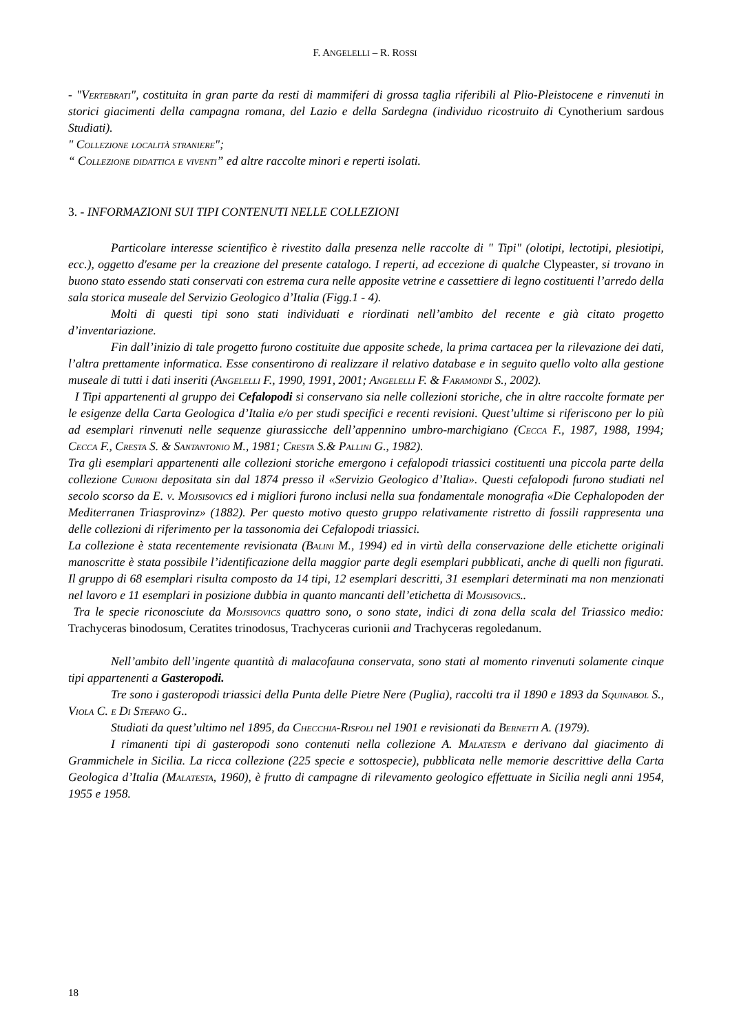F. ANGELELLI – R. ROSSI
- "Vertebrati", costituita in gran parte da resti di mammiferi di grossa taglia riferibili al Plio-Pleistocene e rinvenuti in storici giacimenti della campagna romana, del Lazio e della Sardegna (individuo ricostruito di Cynotherium sardous Studiati).
" Collezione località straniere";
“ Collezione didattica e viventi” ed altre raccolte minori e reperti isolati.
3. - INFORMAZIONI SUI TIPI CONTENUTI NELLE COLLEZIONI
Particolare interesse scientifico è rivestito dalla presenza nelle raccolte di " Tipi" (olotipi, lectotipi, plesiotipi, ecc.), oggetto d'esame per la creazione del presente catalogo. I reperti, ad eccezione di qualche Clypeaster, si trovano in buono stato essendo stati conservati con estrema cura nelle apposite vetrine e cassettiere di legno costituenti l’arredo della sala storica museale del Servizio Geologico d’Italia (Figg.1 - 4).
Molti di questi tipi sono stati individuati e riordinati nell’ambito del recente e già citato progetto d’inventariazione.
Fin dall’inizio di tale progetto furono costituite due apposite schede, la prima cartacea per la rilevazione dei dati, l’altra prettamente informatica. Esse consentirono di realizzare il relativo database e in seguito quello volto alla gestione museale di tutti i dati inseriti (Angelelli F., 1990, 1991, 2001; Angelelli F. & Faramondi S., 2002).
I Tipi appartenenti al gruppo dei Cefalopodi si conservano sia nelle collezioni storiche, che in altre raccolte formate per le esigenze della Carta Geologica d’Italia e/o per studi specifici e recenti revisioni. Quest’ultime si riferiscono per lo più ad esemplari rinvenuti nelle sequenze giurassicche dell’appennino umbro-marchigiano (Cecca F., 1987, 1988, 1994; Cecca F., Cresta S. & Santantonio M., 1981; Cresta S.& Pallini G., 1982).
Tra gli esemplari appartenenti alle collezioni storiche emergono i cefalopodi triassici costituenti una piccola parte della collezione Curioni depositata sin dal 1874 presso il «Servizio Geologico d’Italia». Questi cefalopodi furono studiati nel secolo scorso da E. v. Mojsisovics ed i migliori furono inclusi nella sua fondamentale monografia «Die Cephalopoden der Mediterranen Triasprovinz» (1882). Per questo motivo questo gruppo relativamente ristretto di fossili rappresenta una delle collezioni di riferimento per la tassonomia dei Cefalopodi triassici.
La collezione è stata recentemente revisionata (Balini M., 1994) ed in virtù della conservazione delle etichette originali manoscritte è stata possibile l’identificazione della maggior parte degli esemplari pubblicati, anche di quelli non figurati. Il gruppo di 68 esemplari risulta composto da 14 tipi, 12 esemplari descritti, 31 esemplari determinati ma non menzionati nel lavoro e 11 esemplari in posizione dubbia in quanto mancanti dell’etichetta di Mojsisovics..
Tra le specie riconosciute da Mojsisovics quattro sono, o sono state, indici di zona della scala del Triassico medio: Trachyceras binodosum, Ceratites trinodosus, Trachyceras curionii and Trachyceras regoledanum.
Nell’ambito dell’ingente quantità di malacofauna conservata, sono stati al momento rinvenuti solamente cinque tipi appartenenti a Gasteropodi.
Tre sono i gasteropodi triassici della Punta delle Pietre Nere (Puglia), raccolti tra il 1890 e 1893 da Squinabol S., Viola C. e Di Stefano G..
Studiati da quest’ultimo nel 1895, da Checchia-Rispoli nel 1901 e revisionati da Bernetti A. (1979).
I rimanenti tipi di gasteropodi sono contenuti nella collezione A. Malatesta e derivano dal giacimento di Grammichele in Sicilia. La ricca collezione (225 specie e sottospecie), pubblicata nelle memorie descrittive della Carta Geologica d’Italia (Malatesta, 1960), è frutto di campagne di rilevamento geologico effettuate in Sicilia negli anni 1954, 1955 e 1958.
18